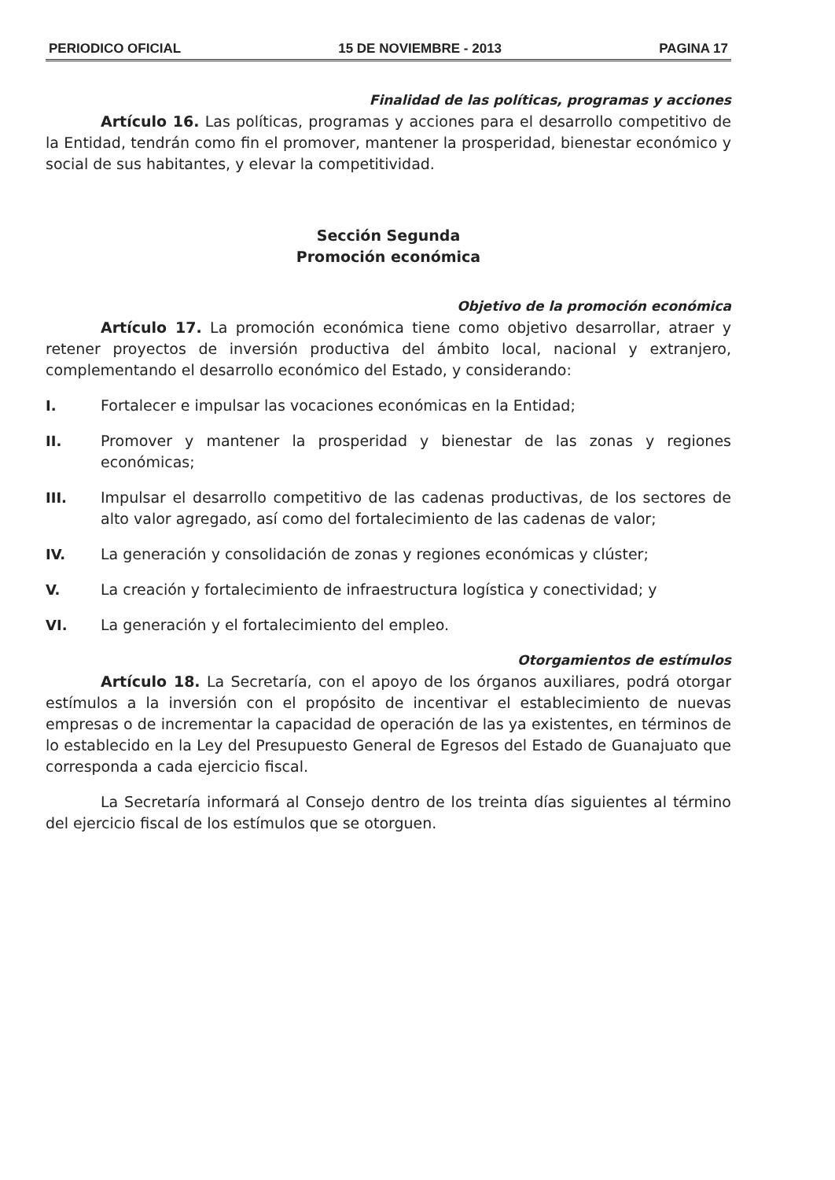PERIODICO OFICIAL 15 DE NOVIEMBRE - 2013 PAGINA 17
Finalidad de las políticas, programas y acciones
Artículo 16. Las políticas, programas y acciones para el desarrollo competitivo de la Entidad, tendrán como fin el promover, mantener la prosperidad, bienestar económico y social de sus habitantes, y elevar la competitividad.
Sección Segunda
Promoción económica
Objetivo de la promoción económica
Artículo 17. La promoción económica tiene como objetivo desarrollar, atraer y retener proyectos de inversión productiva del ámbito local, nacional y extranjero, complementando el desarrollo económico del Estado, y considerando:
I. Fortalecer e impulsar las vocaciones económicas en la Entidad;
II. Promover y mantener la prosperidad y bienestar de las zonas y regiones económicas;
III. Impulsar el desarrollo competitivo de las cadenas productivas, de los sectores de alto valor agregado, así como del fortalecimiento de las cadenas de valor;
IV. La generación y consolidación de zonas y regiones económicas y clúster;
V. La creación y fortalecimiento de infraestructura logística y conectividad; y
VI. La generación y el fortalecimiento del empleo.
Otorgamientos de estímulos
Artículo 18. La Secretaría, con el apoyo de los órganos auxiliares, podrá otorgar estímulos a la inversión con el propósito de incentivar el establecimiento de nuevas empresas o de incrementar la capacidad de operación de las ya existentes, en términos de lo establecido en la Ley del Presupuesto General de Egresos del Estado de Guanajuato que corresponda a cada ejercicio fiscal.
La Secretaría informará al Consejo dentro de los treinta días siguientes al término del ejercicio fiscal de los estímulos que se otorguen.